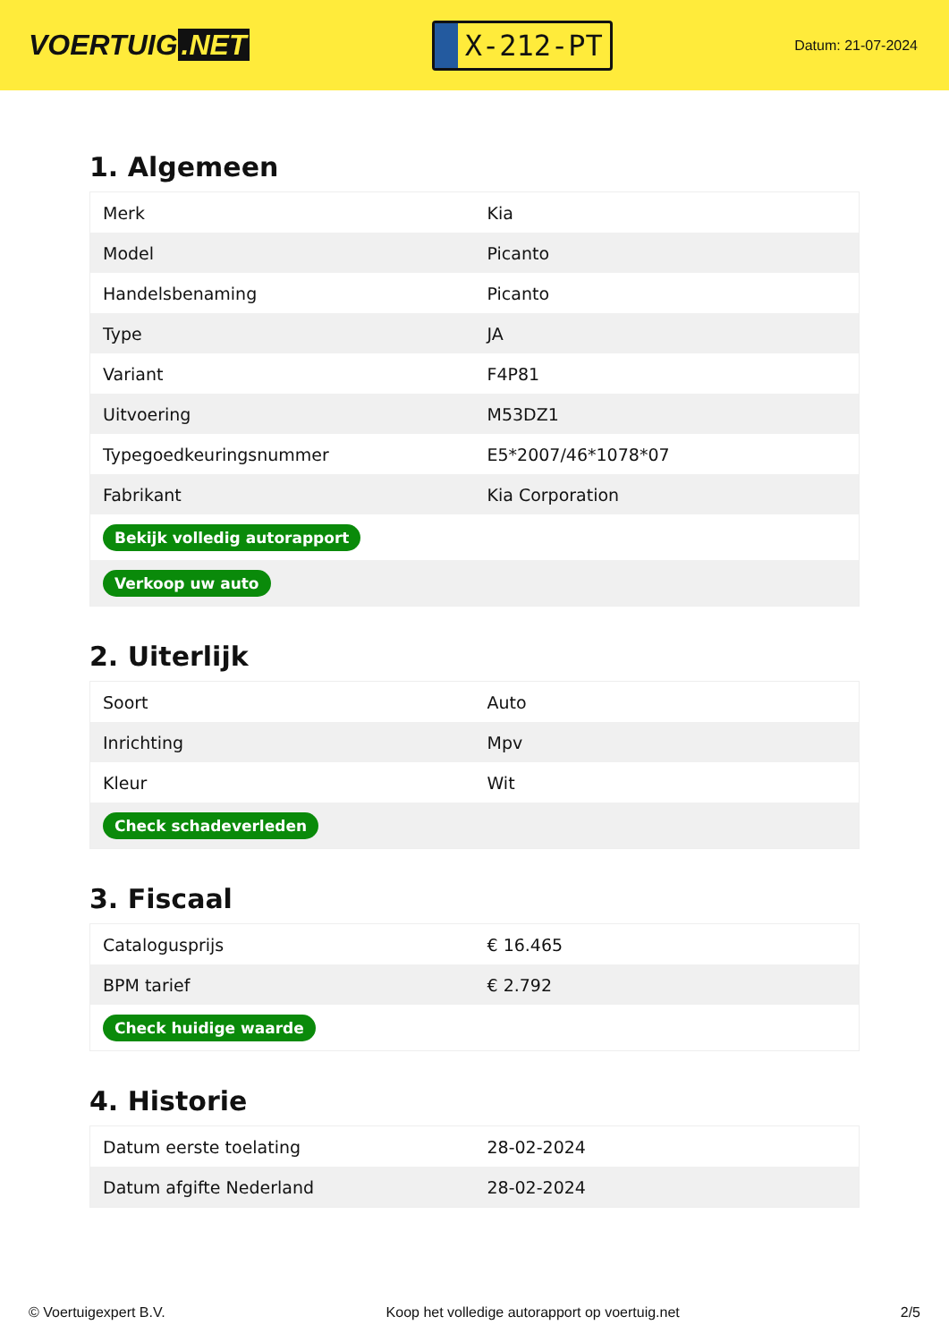VOERTUIG.NET
X-212-PT
Datum: 21-07-2024
1. Algemeen
| Merk | Kia |
| Model | Picanto |
| Handelsbenaming | Picanto |
| Type | JA |
| Variant | F4P81 |
| Uitvoering | M53DZ1 |
| Typegoedkeuringsnummer | E5*2007/46*1078*07 |
| Fabrikant | Kia Corporation |
| Bekijk volledig autorapport | |
| Verkoop uw auto | |
2. Uiterlijk
| Soort | Auto |
| Inrichting | Mpv |
| Kleur | Wit |
| Check schadeverleden | |
3. Fiscaal
| Catalogusprijs | € 16.465 |
| BPM tarief | € 2.792 |
| Check huidige waarde | |
4. Historie
| Datum eerste toelating | 28-02-2024 |
| Datum afgifte Nederland | 28-02-2024 |
© Voertuigexpert B.V. Koop het volledige autorapport op voertuig.net 2/5